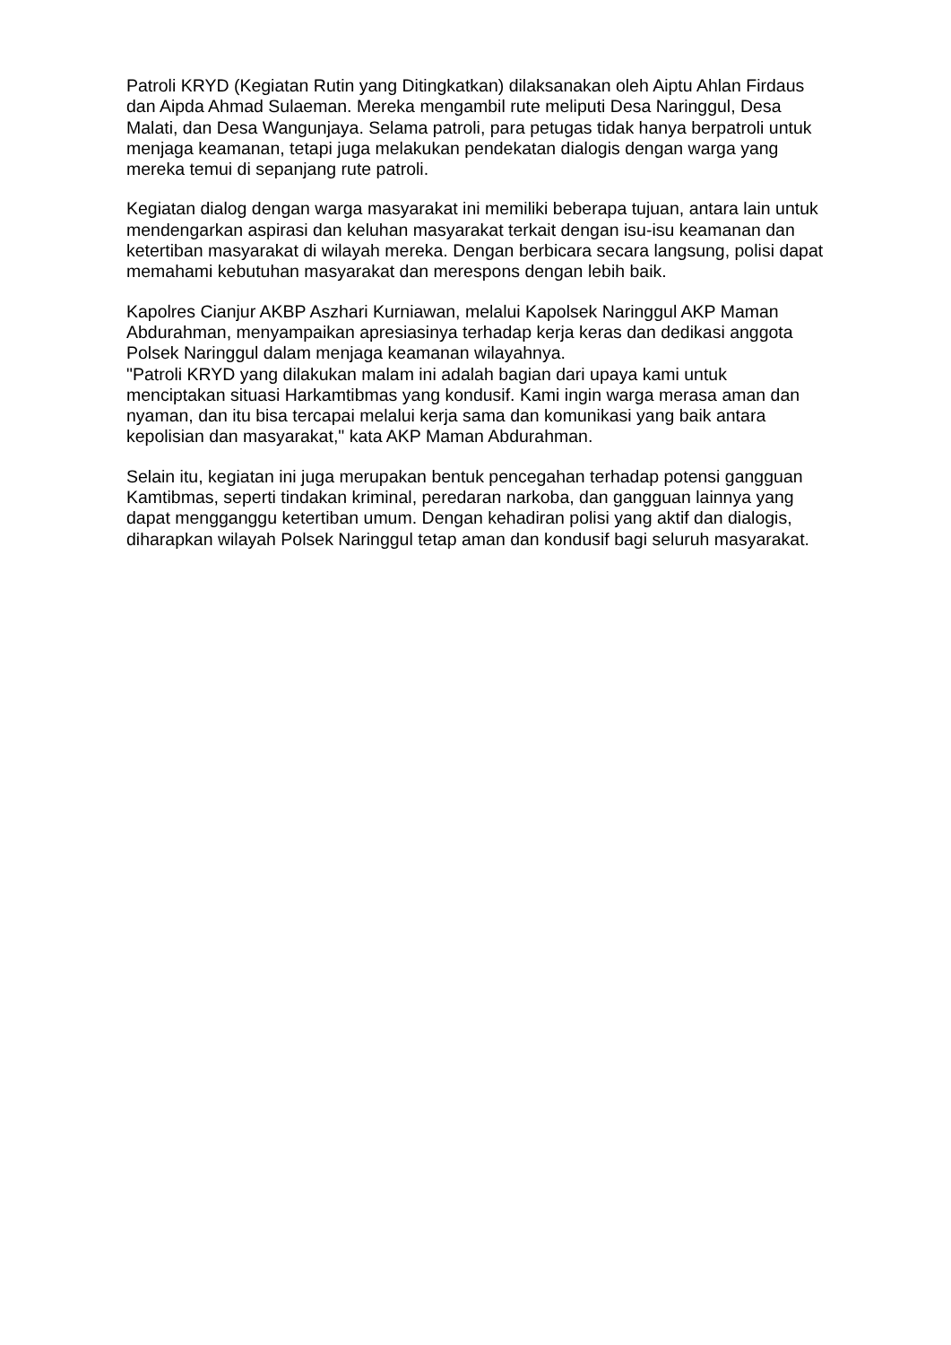Patroli KRYD (Kegiatan Rutin yang Ditingkatkan) dilaksanakan oleh Aiptu Ahlan Firdaus dan Aipda Ahmad Sulaeman. Mereka mengambil rute meliputi Desa Naringgul, Desa Malati, dan Desa Wangunjaya. Selama patroli, para petugas tidak hanya berpatroli untuk menjaga keamanan, tetapi juga melakukan pendekatan dialogis dengan warga yang mereka temui di sepanjang rute patroli.
Kegiatan dialog dengan warga masyarakat ini memiliki beberapa tujuan, antara lain untuk mendengarkan aspirasi dan keluhan masyarakat terkait dengan isu-isu keamanan dan ketertiban masyarakat di wilayah mereka. Dengan berbicara secara langsung, polisi dapat memahami kebutuhan masyarakat dan merespons dengan lebih baik.
Kapolres Cianjur AKBP Aszhari Kurniawan, melalui Kapolsek Naringgul AKP Maman Abdurahman, menyampaikan apresiasinya terhadap kerja keras dan dedikasi anggota Polsek Naringgul dalam menjaga keamanan wilayahnya.
"Patroli KRYD yang dilakukan malam ini adalah bagian dari upaya kami untuk menciptakan situasi Harkamtibmas yang kondusif. Kami ingin warga merasa aman dan nyaman, dan itu bisa tercapai melalui kerja sama dan komunikasi yang baik antara kepolisian dan masyarakat," kata AKP Maman Abdurahman.
Selain itu, kegiatan ini juga merupakan bentuk pencegahan terhadap potensi gangguan Kamtibmas, seperti tindakan kriminal, peredaran narkoba, dan gangguan lainnya yang dapat mengganggu ketertiban umum. Dengan kehadiran polisi yang aktif dan dialogis, diharapkan wilayah Polsek Naringgul tetap aman dan kondusif bagi seluruh masyarakat.